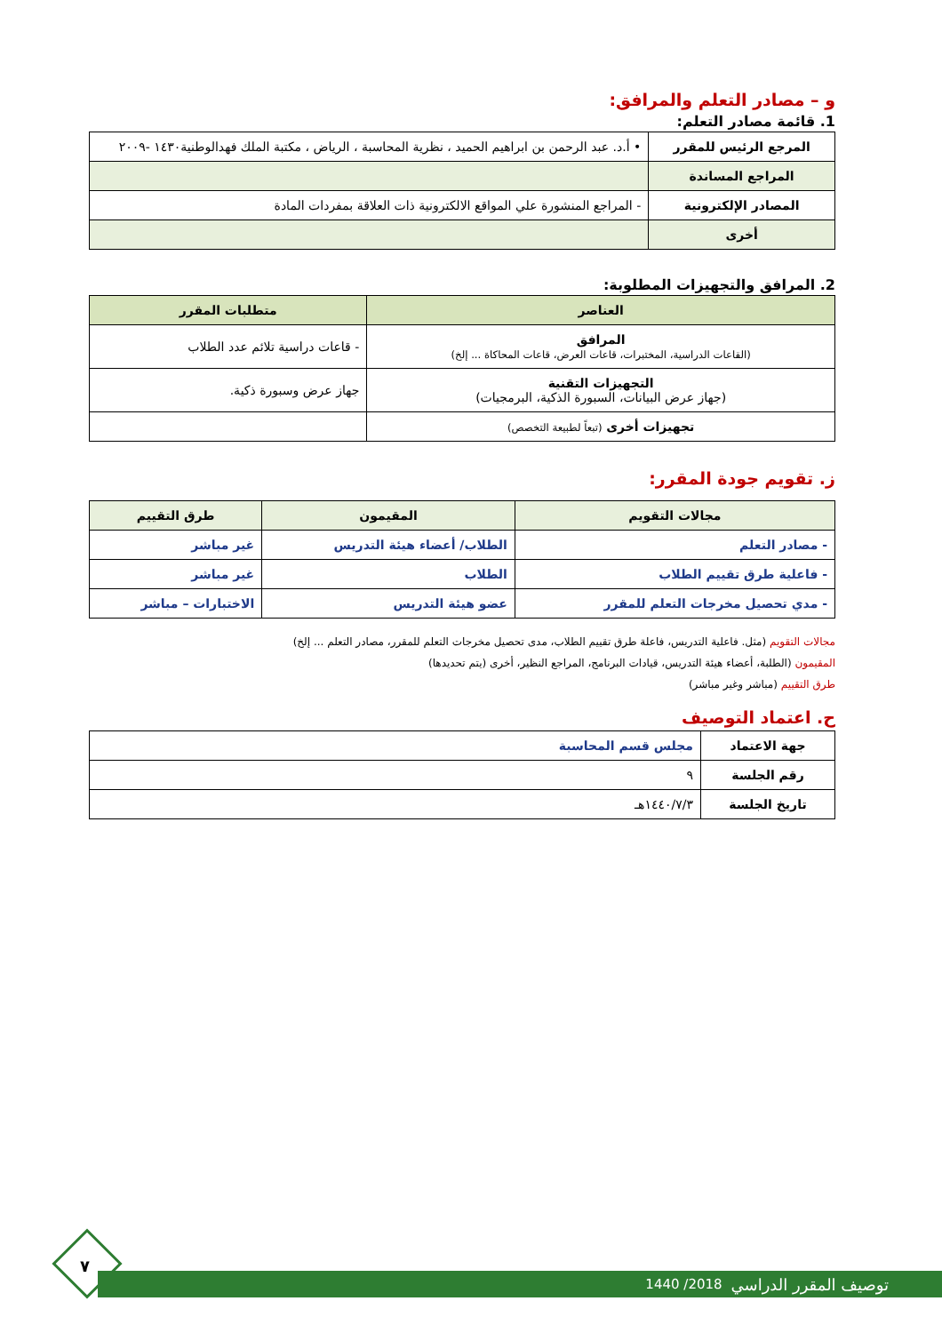و – مصادر التعلم والمرافق:
1. قائمة مصادر التعلم:
| المرجع الرئيس للمقرر | • أ.د. عبد الرحمن بن ابراهيم الحميد ، نظرية المحاسبة ، الرياض ، مكتبة الملك فهدالوطنية١٤٣٠ -٢٠٠٩ |
| المراجع المساندة | |
| المصادر الإلكترونية | - المراجع المنشورة علي المواقع الالكترونية ذات العلاقة بمفردات المادة |
| أخرى | |
2. المرافق والتجهيزات المطلوبة:
| العناصر | متطلبات المقرر |
| --- | --- |
| المرافق (القاعات الدراسية، المختبرات، قاعات العرض، قاعات المحاكاة ... إلخ) | - قاعات دراسية تلائم عدد الطلاب |
| التجهيزات التقنية (جهاز عرض البيانات، السبورة الذكية، البرمجيات) | جهاز عرض وسبورة ذكية. |
| تجهيزات أخرى (تبعاً لطبيعة التخصص) | |
ز. تقويم جودة المقرر:
| مجالات التقويم | المقيمون | طرق التقييم |
| --- | --- | --- |
| - مصادر التعلم | الطلاب/ أعضاء هيئة التدريس | غير مباشر |
| - فاعلية طرق تقييم الطلاب | الطلاب | غير مباشر |
| - مدي تحصيل مخرجات التعلم للمقرر | عضو هيئة التدريس | الاختبارات – مباشر |
مجالات التقويم (مثل. فاعلية التدريس، فاعلة طرق تقييم الطلاب، مدى تحصيل مخرجات التعلم للمقرر، مصادر التعلم ... إلخ)
المقيمون (الطلبة، أعضاء هيئة التدريس، قيادات البرنامج، المراجع النظير، أخرى (يتم تحديدها)
طرق التقييم (مباشر وغير مباشر)
ح. اعتماد التوصيف
| جهة الاعتماد | مجلس قسم المحاسبة |
| رقم الجلسة | ٩ |
| تاريخ الجلسة | ١٤٤٠/٧/٣هـ |
٧
توصيف المقرر الدراسي 2018/ 1440